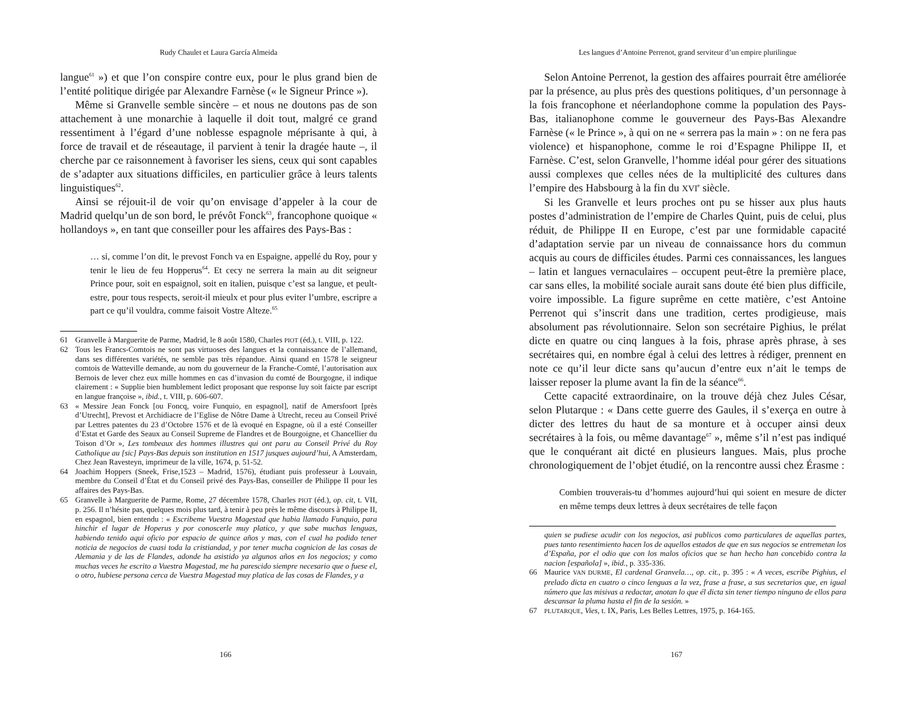Rudy Chaulet et Laura García Almeida
langue<sup>61</sup> ») et que l’on conspire contre eux, pour le plus grand bien de l’entité politique dirigée par Alexandre Farnèse (« le Signeur Prince »).
Même si Granvelle semble sincère – et nous ne doutons pas de son attachement à une monarchie à laquelle il doit tout, malgré ce grand ressentiment à l’égard d’une noblesse espagnole méprisante à qui, à force de travail et de réseautage, il parvient à tenir la dragée haute –, il cherche par ce raisonnement à favoriser les siens, ceux qui sont capables de s’adapter aux situations difficiles, en particulier grâce à leurs talents linguistiques<sup>62</sup>.
Ainsi se réjouit-il de voir qu’on envisage d’appeler à la cour de Madrid quelqu’un de son bord, le prévôt Fonck<sup>63</sup>, francophone quoique « hollandoys », en tant que conseiller pour les affaires des Pays-Bas :
… si, comme l’on dit, le prevost Fonch va en Espaigne, appellé du Roy, pour y tenir le lieu de feu Hopperus<sup>64</sup>. Et cecy ne serrera la main au dit seigneur Prince pour, soit en espaignol, soit en italien, puisque c’est sa langue, et peult-estre, pour tous respects, seroit-il mieulx et pour plus eviter l’umbre, escripre a part ce qu’il vouldra, comme faisoit Vostre Alteze.<sup>65</sup>
61 Granvelle à Marguerite de Parme, Madrid, le 8 août 1580, Charles PIOT (éd.), t. VIII, p. 122.
62 Tous les Francs-Comtois ne sont pas virtuoses des langues et la connaissance de l’allemand, dans ses différentes variétés, ne semble pas très répandue. Ainsi quand en 1578 le seigneur comtois de Watteville demande, au nom du gouverneur de la Franche-Comté, l’autorisation aux Bernois de lever chez eux mille hommes en cas d’invasion du comté de Bourgogne, il indique clairement : « Supplie bien humblement ledict proposant que response luy soit faicte par escript en langue françoise », ibid., t. VIII, p. 606-607.
63 « Messire Jean Fonck [ou Foncq, voire Funquio, en espagnol], natif de Amersfoort [près d’Utrecht], Prevost et Archidiacre de l’Eglise de Nôtre Dame à Utrecht, receu au Conseil Privé par Lettres patentes du 23 d’Octobre 1576 et de là evoqué en Espagne, où il a esté Conseiller d’Estat et Garde des Seaux au Conseil Supreme de Flandres et de Bourgoigne, et Chancellier du Toison d’Or », Les tombeaux des hommes illustres qui ont paru au Conseil Privé du Roy Catholique au [sic] Pays-Bas depuis son institution en 1517 jusques aujourd’hui, A Amsterdam, Chez Jean Ravesteyn, imprimeur de la ville, 1674, p. 51-52.
64 Joachim Hoppers (Sneek, Frise,1523 – Madrid, 1576), étudiant puis professeur à Louvain, membre du Conseil d’État et du Conseil privé des Pays-Bas, conseiller de Philippe II pour les affaires des Pays-Bas.
65 Granvelle à Marguerite de Parme, Rome, 27 décembre 1578, Charles PIOT (éd.), op. cit, t. VII, p. 256. Il n’hésite pas, quelques mois plus tard, à tenir à peu près le même discours à Philippe II, en espagnol, bien entendu : « Escribeme Vuestra Magestad que habia llamado Funquio, para hinchir el lugar de Hoperus y por conoscerle muy platico, y que sabe muchas lenguas, habiendo tenido aqui oficio por espacio de quince años y mas, con el cual ha podido tener noticia de negocios de cuasi toda la cristiandad, y por tener mucha cognicion de las cosas de Alemania y de las de Flandes, adonde ha asistido ya algunos años en Ios negocios; y como muchas veces he escrito a Vuestra Magestad, me ha parescido siempre necesario que o fuese el, o otro, hubiese persona cerca de Vuestra Magestad muy platica de las cosas de Flandes, y a
166
Les langues d’Antoine Perrenot, grand serviteur d’un empire plurilingue
Selon Antoine Perrenot, la gestion des affaires pourrait être améliorée par la présence, au plus près des questions politiques, d’un personnage à la fois francophone et néerlandophone comme la population des Pays-Bas, italianophone comme le gouverneur des Pays-Bas Alexandre Farnèse (« le Prince », à qui on ne « serrera pas la main » : on ne fera pas violence) et hispanophone, comme le roi d’Espagne Philippe II, et Farnèse. C’est, selon Granvelle, l’homme idéal pour gérer des situations aussi complexes que celles nées de la multiplicité des cultures dans l’empire des Habsbourg à la fin du XVI<sup>e</sup> siècle.
Si les Granvelle et leurs proches ont pu se hisser aux plus hauts postes d’administration de l’empire de Charles Quint, puis de celui, plus réduit, de Philippe II en Europe, c’est par une formidable capacité d’adaptation servie par un niveau de connaissance hors du commun acquis au cours de difficiles études. Parmi ces connaissances, les langues – latin et langues vernaculaires – occupent peut-être la première place, car sans elles, la mobilité sociale aurait sans doute été bien plus difficile, voire impossible. La figure suprême en cette matière, c’est Antoine Perrenot qui s’inscrit dans une tradition, certes prodigieuse, mais absolument pas révolutionnaire. Selon son secrétaire Pighius, le prélat dicte en quatre ou cinq langues à la fois, phrase après phrase, à ses secrétaires qui, en nombre égal à celui des lettres à rédiger, prennent en note ce qu’il leur dicte sans qu’aucun d’entre eux n’ait le temps de laisser reposer la plume avant la fin de la séance<sup>66</sup>.
Cette capacité extraordinaire, on la trouve déjà chez Jules César, selon Plutarque : « Dans cette guerre des Gaules, il s’exerça en outre à dicter des lettres du haut de sa monture et à occuper ainsi deux secrétaires à la fois, ou même davantage<sup>67</sup> », même s’il n’est pas indiqué que le conquérant ait dicté en plusieurs langues. Mais, plus proche chronologiquement de l’objet étudié, on la rencontre aussi chez Érasme :
Combien trouverais-tu d’hommes aujourd’hui qui soient en mesure de dicter en même temps deux lettres à deux secrétaires de telle façon
quien se pudiese acudir con los negocios, asi publicos como particulares de aquellas partes, pues tanto resentimiento hacen los de aquellos estados de que en sus negocios se entremetan los d’España, por el odio que con los malos oficios que se han hecho han concebido contra la nacion [española] », ibid., p. 335-336.
66 Maurice VAN DURME, El cardenal Granvela…, op. cit., p. 395 : « A veces, escribe Pighius, el prelado dicta en cuatro o cinco lenguas a la vez, frase a frase, a sus secretarios que, en igual número que las misivas a redactar, anotan lo que él dicta sin tener tiempo ninguno de ellos para descansar la pluma hasta el fin de la sesión. »
67 PLUTARQUE, Vies, t. IX, Paris, Les Belles Lettres, 1975, p. 164-165.
167